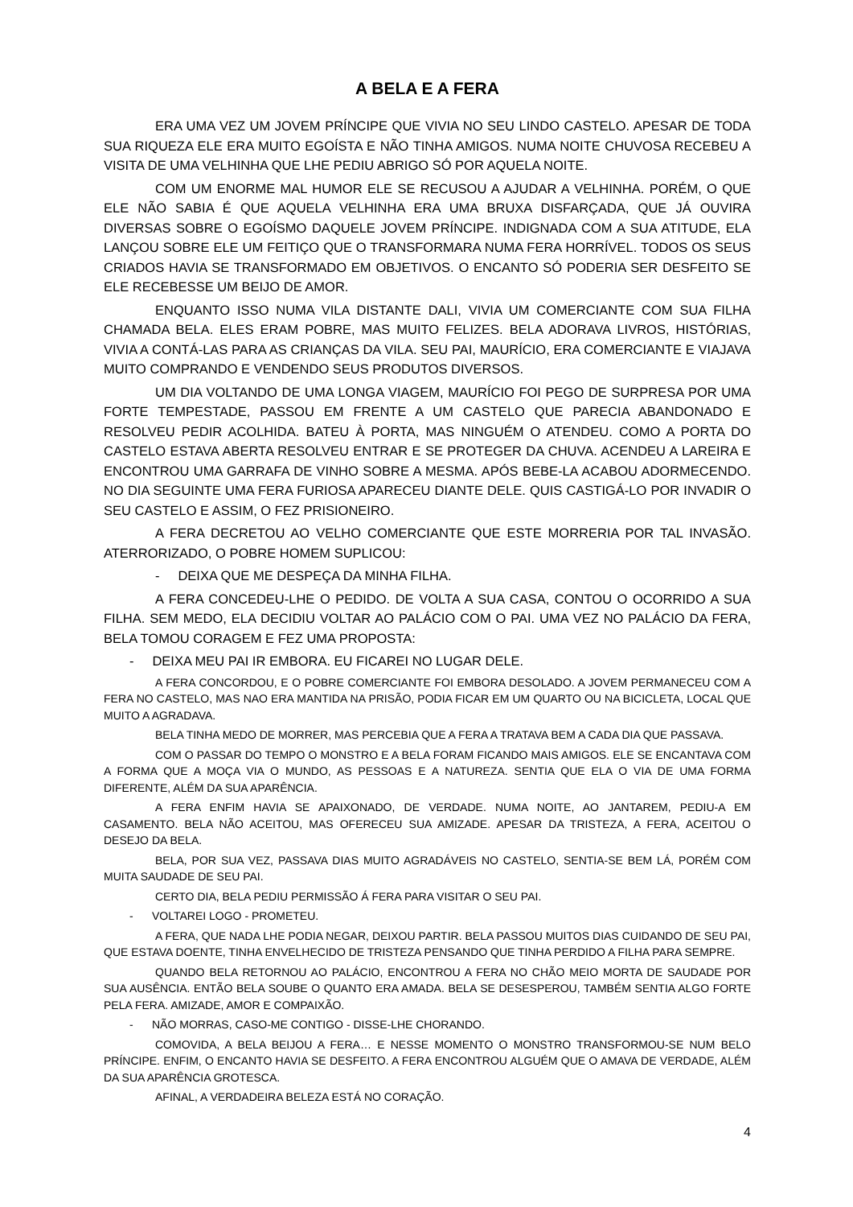A BELA E A FERA
ERA UMA VEZ UM JOVEM PRÍNCIPE QUE VIVIA NO SEU LINDO CASTELO. APESAR DE TODA SUA RIQUEZA ELE ERA MUITO EGOÍSTA E NÃO TINHA AMIGOS. NUMA NOITE CHUVOSA RECEBEU A VISITA DE UMA VELHINHA QUE LHE PEDIU ABRIGO SÓ POR AQUELA NOITE.
COM UM ENORME MAL HUMOR ELE SE RECUSOU A AJUDAR A VELHINHA. PORÉM, O QUE ELE NÃO SABIA É QUE AQUELA VELHINHA ERA UMA BRUXA DISFARÇADA, QUE JÁ OUVIRA DIVERSAS SOBRE O EGOÍSMO DAQUELE JOVEM PRÍNCIPE. INDIGNADA COM A SUA ATITUDE, ELA LANÇOU SOBRE ELE UM FEITIÇO QUE O TRANSFORMARA NUMA FERA HORRÍVEL. TODOS OS SEUS CRIADOS HAVIA SE TRANSFORMADO EM OBJETIVOS. O ENCANTO SÓ PODERIA SER DESFEITO SE ELE RECEBESSE UM BEIJO DE AMOR.
ENQUANTO ISSO NUMA VILA DISTANTE DALI, VIVIA UM COMERCIANTE COM SUA FILHA CHAMADA BELA. ELES ERAM POBRE, MAS MUITO FELIZES. BELA ADORAVA LIVROS, HISTÓRIAS, VIVIA A CONTÁ-LAS PARA AS CRIANÇAS DA VILA. SEU PAI, MAURÍCIO, ERA COMERCIANTE E VIAJAVA MUITO COMPRANDO E VENDENDO SEUS PRODUTOS DIVERSOS.
UM DIA VOLTANDO DE UMA LONGA VIAGEM, MAURÍCIO FOI PEGO DE SURPRESA POR UMA FORTE TEMPESTADE, PASSOU EM FRENTE A UM CASTELO QUE PARECIA ABANDONADO E RESOLVEU PEDIR ACOLHIDA. BATEU À PORTA, MAS NINGUÉM O ATENDEU. COMO A PORTA DO CASTELO ESTAVA ABERTA RESOLVEU ENTRAR E SE PROTEGER DA CHUVA. ACENDEU A LAREIRA E ENCONTROU UMA GARRAFA DE VINHO SOBRE A MESMA. APÓS BEBE-LA ACABOU ADORMECENDO. NO DIA SEGUINTE UMA FERA FURIOSA APARECEU DIANTE DELE. QUIS CASTIGÁ-LO POR INVADIR O SEU CASTELO E ASSIM, O FEZ PRISIONEIRO.
A FERA DECRETOU AO VELHO COMERCIANTE QUE ESTE MORRERIA POR TAL INVASÃO. ATERRORIZADO, O POBRE HOMEM SUPLICOU:
- DEIXA QUE ME DESPEÇA DA MINHA FILHA.
A FERA CONCEDEU-LHE O PEDIDO. DE VOLTA A SUA CASA, CONTOU O OCORRIDO A SUA FILHA. SEM MEDO, ELA DECIDIU VOLTAR AO PALÁCIO COM O PAI. UMA VEZ NO PALÁCIO DA FERA, BELA TOMOU CORAGEM E FEZ UMA PROPOSTA:
- DEIXA MEU PAI IR EMBORA. EU FICAREI NO LUGAR DELE.
A FERA CONCORDOU, E O POBRE COMERCIANTE FOI EMBORA DESOLADO. A JOVEM PERMANECEU COM A FERA NO CASTELO, MAS NAO ERA MANTIDA NA PRISÃO, PODIA FICAR EM UM QUARTO OU NA BICICLETA, LOCAL QUE MUITO A AGRADAVA.
BELA TINHA MEDO DE MORRER, MAS PERCEBIA QUE A FERA A TRATAVA BEM A CADA DIA QUE PASSAVA.
COM O PASSAR DO TEMPO O MONSTRO E A BELA FORAM FICANDO MAIS AMIGOS. ELE SE ENCANTAVA COM A FORMA QUE A MOÇA VIA O MUNDO, AS PESSOAS E A NATUREZA. SENTIA QUE ELA O VIA DE UMA FORMA DIFERENTE, ALÉM DA SUA APARÊNCIA.
A FERA ENFIM HAVIA SE APAIXONADO, DE VERDADE. NUMA NOITE, AO JANTAREM, PEDIU-A EM CASAMENTO. BELA NÃO ACEITOU, MAS OFERECEU SUA AMIZADE. APESAR DA TRISTEZA, A FERA, ACEITOU O DESEJO DA BELA.
BELA, POR SUA VEZ, PASSAVA DIAS MUITO AGRADÁVEIS NO CASTELO, SENTIA-SE BEM LÁ, PORÉM COM MUITA SAUDADE DE SEU PAI.
CERTO DIA, BELA PEDIU PERMISSÃO Á FERA PARA VISITAR O SEU PAI.
- VOLTAREI LOGO - PROMETEU.
A FERA, QUE NADA LHE PODIA NEGAR, DEIXOU PARTIR. BELA PASSOU MUITOS DIAS CUIDANDO DE SEU PAI, QUE ESTAVA DOENTE, TINHA ENVELHECIDO DE TRISTEZA PENSANDO QUE TINHA PERDIDO A FILHA PARA SEMPRE.
QUANDO BELA RETORNOU AO PALÁCIO, ENCONTROU A FERA NO CHÃO MEIO MORTA DE SAUDADE POR SUA AUSÊNCIA. ENTÃO BELA SOUBE O QUANTO ERA AMADA. BELA SE DESESPEROU, TAMBÉM SENTIA ALGO FORTE PELA FERA. AMIZADE, AMOR E COMPAIXÃO.
- NÃO MORRAS, CASO-ME CONTIGO - DISSE-LHE CHORANDO.
COMOVIDA, A BELA BEIJOU A FERA… E NESSE MOMENTO O MONSTRO TRANSFORMOU-SE NUM BELO PRÍNCIPE. ENFIM, O ENCANTO HAVIA SE DESFEITO. A FERA ENCONTROU ALGUÉM QUE O AMAVA DE VERDADE, ALÉM DA SUA APARÊNCIA GROTESCA.
AFINAL, A VERDADEIRA BELEZA ESTÁ NO CORAÇÃO.
4